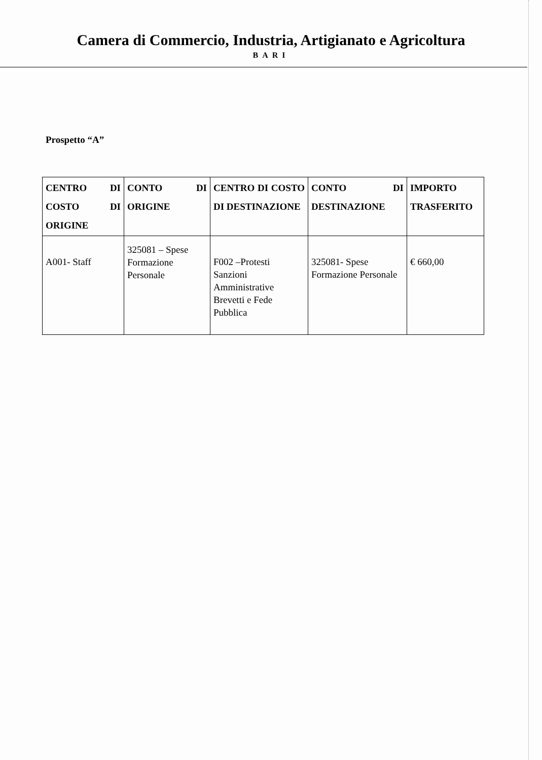Camera di Commercio, Industria, Artigianato e Agricoltura
BARI
Prospetto “A”
| CENTRO DI COSTO DI ORIGINE | CONTO DI ORIGINE | CENTRO DI COSTO DI DESTINAZIONE | CONTO DI DESTINAZIONE | IMPORTO TRASFERITO |
| --- | --- | --- | --- | --- |
| A001- Staff | 325081 – Spese Formazione Personale | F002 –Protesti Sanzioni Amministrative Brevetti e Fede Pubblica | 325081- Spese Formazione Personale | € 660,00 |